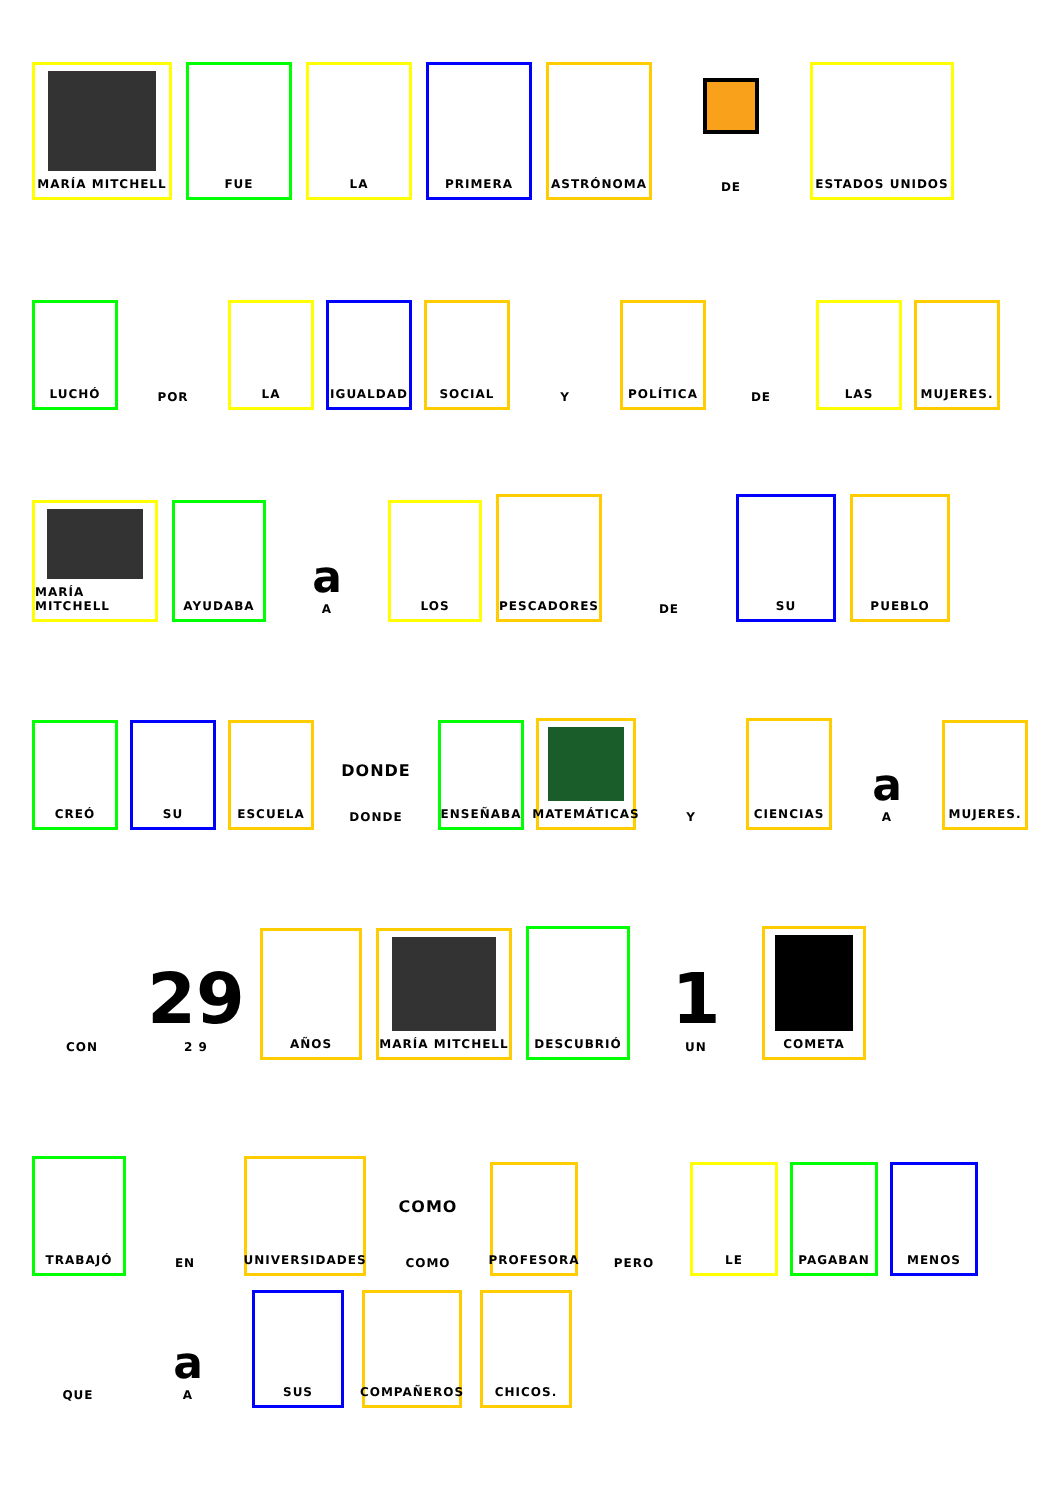MARÍA MITCHELL
FUE
LA
PRIMERA
ASTRÓNOMA
DE
ESTADOS UNIDOS
LUCHÓ
POR
LA
IGUALDAD
SOCIAL
Y
POLÍTICA
DE
LAS
MUJERES.
MARÍA MITCHELL
AYUDABA
a
A
LOS
PESCADORES
DE
SU
PUEBLO
CREÓ
SU
ESCUELA
DONDE
DONDE
ENSEÑABA
MATEMÁTICAS
Y
CIENCIAS
a
A
MUJERES.
CON
29
2 9
AÑOS
MARÍA MITCHELL
DESCUBRIÓ
1
UN
COMETA
TRABAJÓ
EN
UNIVERSIDADES
COMO
COMO
PROFESORA
PERO
LE
PAGABAN
MENOS
QUE
a
A
SUS
COMPAÑEROS
CHICOS.